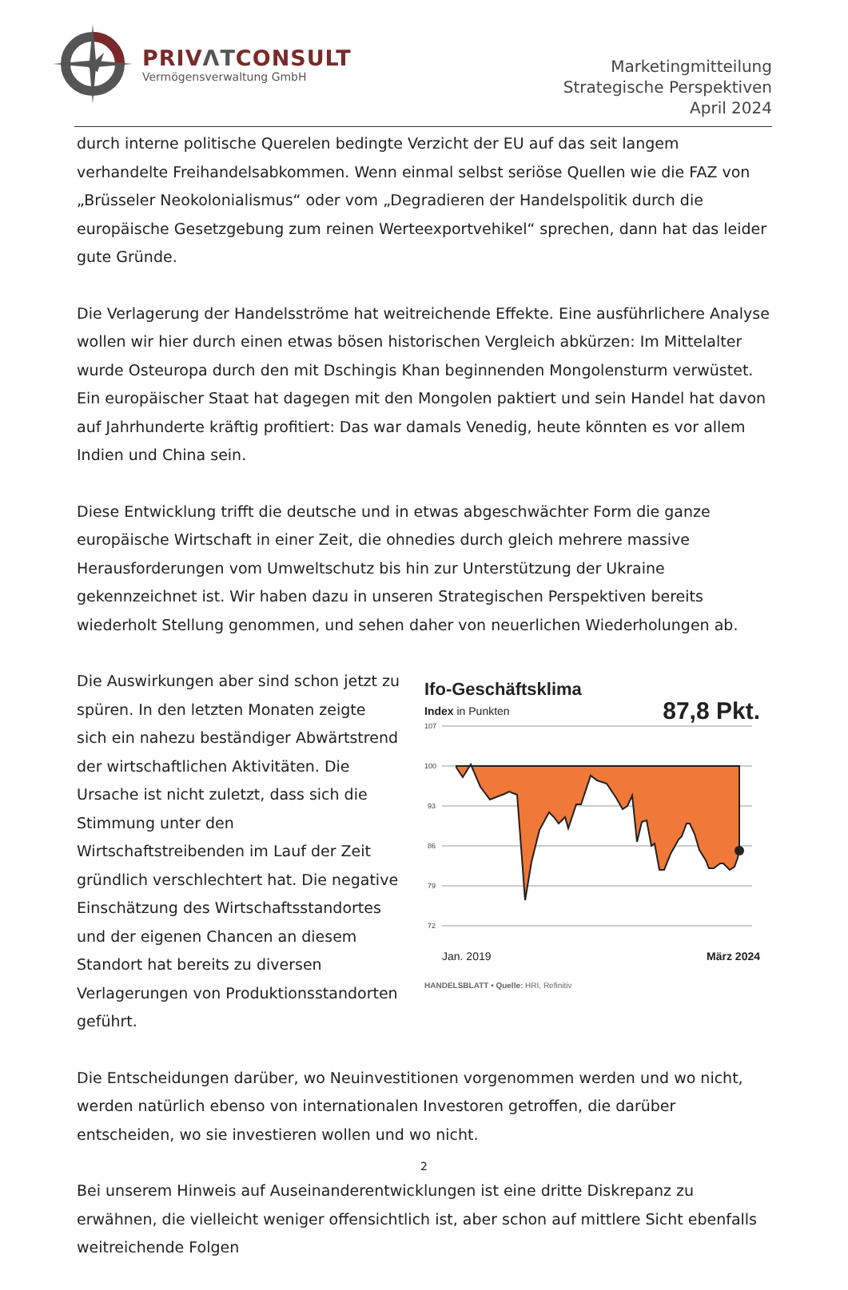PRIVΛTCONSULT
Vermögensverwaltung GmbH
Marketingmitteilung
Strategische Perspektiven
April 2024
durch interne politische Querelen bedingte Verzicht der EU auf das seit langem verhandelte Freihandelsabkommen. Wenn einmal selbst seriöse Quellen wie die FAZ von „Brüsseler Neokolonialismus“ oder vom „Degradieren der Handelspolitik durch die europäische Gesetzgebung zum reinen Werteexportvehikel“ sprechen, dann hat das leider gute Gründe.
Die Verlagerung der Handelsströme hat weitreichende Effekte. Eine ausführlichere Analyse wollen wir hier durch einen etwas bösen historischen Vergleich abkürzen: Im Mittelalter wurde Osteuropa durch den mit Dschingis Khan beginnenden Mongolensturm verwüstet. Ein europäischer Staat hat dagegen mit den Mongolen paktiert und sein Handel hat davon auf Jahrhunderte kräftig profitiert: Das war damals Venedig, heute könnten es vor allem Indien und China sein.
Diese Entwicklung trifft die deutsche und in etwas abgeschwächter Form die ganze europäische Wirtschaft in einer Zeit, die ohnedies durch gleich mehrere massive Herausforderungen vom Umweltschutz bis hin zur Unterstützung der Ukraine gekennzeichnet ist. Wir haben dazu in unseren Strategischen Perspektiven bereits wiederholt Stellung genommen, und sehen daher von neuerlichen Wiederholungen ab.
Die Auswirkungen aber sind schon jetzt zu spüren. In den letzten Monaten zeigte sich ein nahezu beständiger Abwärtstrend der wirtschaftlichen Aktivitäten. Die Ursache ist nicht zuletzt, dass sich die Stimmung unter den Wirtschaftstreibenden im Lauf der Zeit gründlich verschlechtert hat. Die negative Einschätzung des Wirtschaftsstandortes und der eigenen Chancen an diesem Standort hat bereits zu diversen Verlagerungen von Produktionsstandorten geführt.
Ifo-Geschäftsklima
Index in Punkten 87,8 Pkt.
107
100
93
86
79
72
Jan. 2019 März 2024
HANDELSBLATT • Quelle: HRI, Refinitiv
Die Entscheidungen darüber, wo Neuinvestitionen vorgenommen werden und wo nicht, werden natürlich ebenso von internationalen Investoren getroffen, die darüber entscheiden, wo sie investieren wollen und wo nicht.
Bei unserem Hinweis auf Auseinanderentwicklungen ist eine dritte Diskrepanz zu erwähnen, die vielleicht weniger offensichtlich ist, aber schon auf mittlere Sicht ebenfalls weitreichende Folgen
2